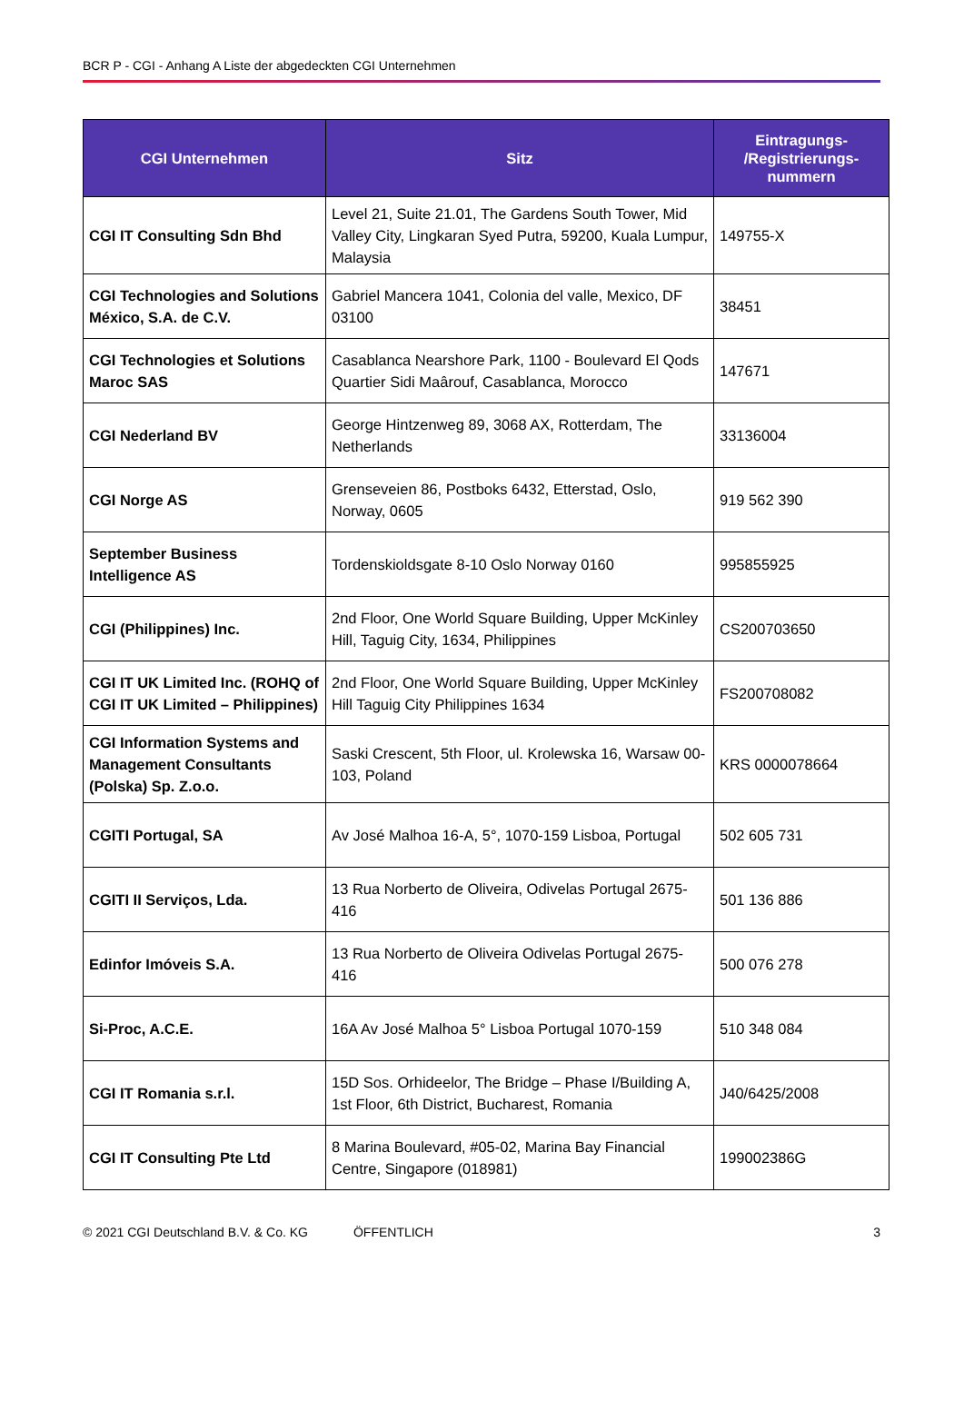BCR P - CGI - Anhang A Liste der abgedeckten CGI Unternehmen
| CGI Unternehmen | Sitz | Eintragungs- /Registrierungs- nummern |
| --- | --- | --- |
| CGI IT Consulting Sdn Bhd | Level 21, Suite 21.01, The Gardens South Tower, Mid Valley City, Lingkaran Syed Putra, 59200, Kuala Lumpur, Malaysia | 149755-X |
| CGI Technologies and Solutions México, S.A. de C.V. | Gabriel Mancera 1041, Colonia del valle, Mexico, DF 03100 | 38451 |
| CGI Technologies et Solutions Maroc SAS | Casablanca Nearshore Park, 1100 - Boulevard El Qods Quartier Sidi Maârouf, Casablanca, Morocco | 147671 |
| CGI Nederland BV | George Hintzenweg 89, 3068 AX, Rotterdam, The Netherlands | 33136004 |
| CGI Norge AS | Grenseveien 86, Postboks 6432, Etterstad, Oslo, Norway, 0605 | 919 562 390 |
| September Business Intelligence AS | Tordenskioldsgate 8-10 Oslo Norway 0160 | 995855925 |
| CGI (Philippines) Inc. | 2nd Floor, One World Square Building, Upper McKinley Hill, Taguig City, 1634, Philippines | CS200703650 |
| CGI IT UK Limited Inc. (ROHQ of CGI IT UK Limited – Philippines) | 2nd Floor, One World Square Building, Upper McKinley Hill Taguig City Philippines 1634 | FS200708082 |
| CGI Information Systems and Management Consultants (Polska) Sp. Z.o.o. | Saski Crescent, 5th Floor, ul. Krolewska 16, Warsaw 00-103, Poland | KRS 0000078664 |
| CGITI Portugal, SA | Av José Malhoa 16-A, 5°, 1070-159 Lisboa, Portugal | 502 605 731 |
| CGITI II Serviços, Lda. | 13 Rua Norberto de Oliveira, Odivelas Portugal 2675-416 | 501 136 886 |
| Edinfor Imóveis S.A. | 13 Rua Norberto de Oliveira Odivelas Portugal 2675-416 | 500 076 278 |
| Si-Proc, A.C.E. | 16A Av José Malhoa 5° Lisboa Portugal 1070-159 | 510 348 084 |
| CGI IT Romania s.r.l. | 15D Sos. Orhideelor, The Bridge – Phase I/Building A, 1st Floor, 6th District, Bucharest, Romania | J40/6425/2008 |
| CGI IT Consulting Pte Ltd | 8 Marina Boulevard, #05-02, Marina Bay Financial Centre, Singapore (018981) | 199002386G |
© 2021 CGI Deutschland B.V. & Co. KG ÖFFENTLICH 3